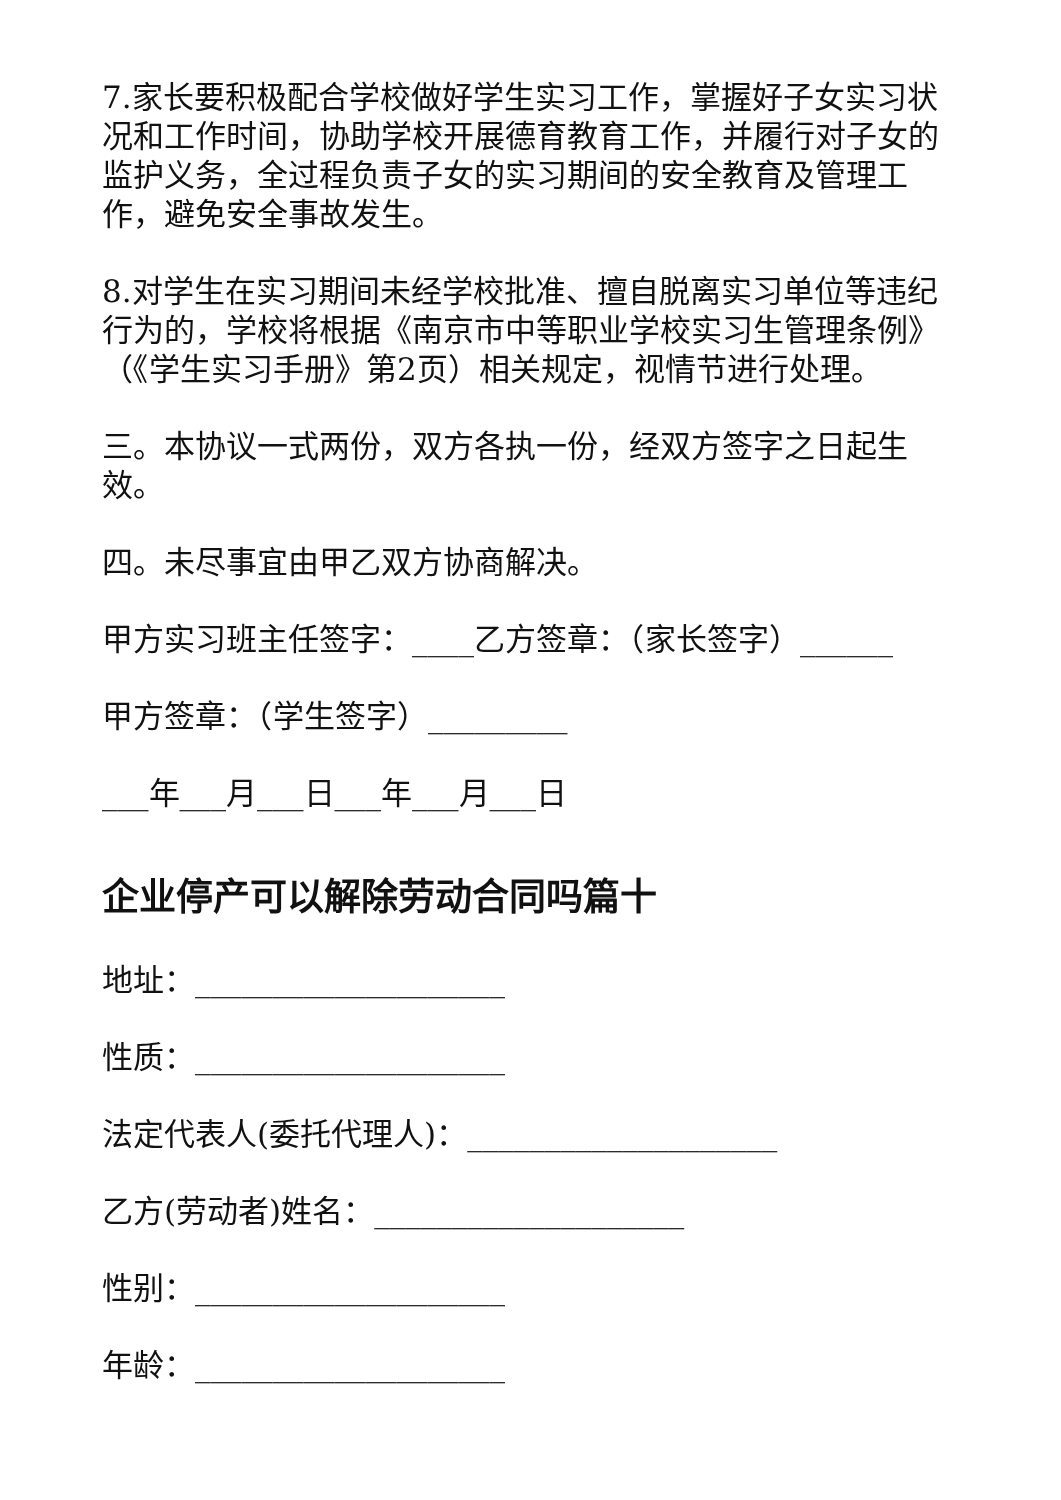7.家长要积极配合学校做好学生实习工作，掌握好子女实习状况和工作时间，协助学校开展德育教育工作，并履行对子女的监护义务，全过程负责子女的实习期间的安全教育及管理工作，避免安全事故发生。
8.对学生在实习期间未经学校批准、擅自脱离实习单位等违纪行为的，学校将根据《南京市中等职业学校实习生管理条例》（《学生实习手册》第2页）相关规定，视情节进行处理。
三。本协议一式两份，双方各执一份，经双方签字之日起生效。
四。未尽事宜由甲乙双方协商解决。
甲方实习班主任签字：____乙方签章：（家长签字）______
甲方签章：（学生签字）_________
___年___月___日___年___月___日
企业停产可以解除劳动合同吗篇十
地址：____________________
性质：____________________
法定代表人(委托代理人)：____________________
乙方(劳动者)姓名：____________________
性别：____________________
年龄：____________________